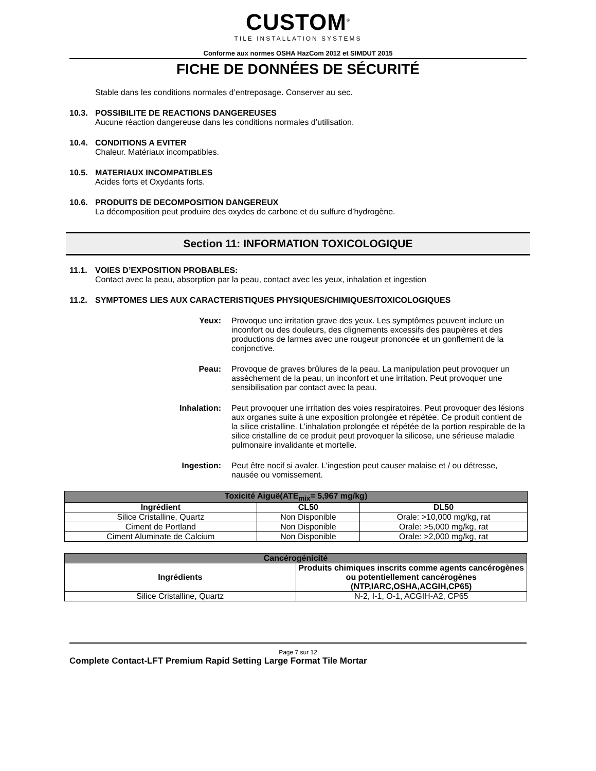CUSTOM<sup>®</sup>
TILE INSTALLATION SYSTEMS
Conforme aux normes OSHA HazCom 2012 et SIMDUT 2015
FICHE DE DONNÉES DE SÉCURITÉ
Stable dans les conditions normales d’entreposage. Conserver au sec.
10.3. POSSIBILITE DE REACTIONS DANGEREUSES
Aucune réaction dangereuse dans les conditions normales d’utilisation.
10.4. CONDITIONS A EVITER
Chaleur. Matériaux incompatibles.
10.5. MATERIAUX INCOMPATIBLES
Acides forts et Oxydants forts.
10.6. PRODUITS DE DECOMPOSITION DANGEREUX
La décomposition peut produire des oxydes de carbone et du sulfure d’hydrogène.
Section 11: INFORMATION TOXICOLOGIQUE
11.1. VOIES D’EXPOSITION PROBABLES:
Contact avec la peau, absorption par la peau, contact avec les yeux, inhalation et ingestion
11.2. SYMPTOMES LIES AUX CARACTERISTIQUES PHYSIQUES/CHIMIQUES/TOXICOLOGIQUES
Yeux: Provoque une irritation grave des yeux. Les symptômes peuvent inclure un inconfort ou des douleurs, des clignements excessifs des paupières et des productions de larmes avec une rougeur prononcée et un gonflement de la conjonctive.
Peau: Provoque de graves brûlures de la peau. La manipulation peut provoquer un assèchement de la peau, un inconfort et une irritation. Peut provoquer une sensibilisation par contact avec la peau.
Inhalation: Peut provoquer une irritation des voies respiratoires. Peut provoquer des lésions aux organes suite à une exposition prolongée et répétée. Ce produit contient de la silice cristalline. L’inhalation prolongée et répétée de la portion respirable de la silice cristalline de ce produit peut provoquer la silicose, une sérieuse maladie pulmonaire invalidante et mortelle.
Ingestion: Peut être nocif si avaler. L’ingestion peut causer malaise et / ou détresse, nausée ou vomissement.
| Toxicité Aiguë(ATE<sub>mix</sub>= 5,967 mg/kg) | | |
| --- | --- | --- |
| Ingrédient | CL50 | DL50 |
| Silice Cristalline, Quartz | Non Disponible | Orale: >10,000 mg/kg, rat |
| Ciment de Portland | Non Disponible | Orale: >5,000 mg/kg, rat |
| Ciment Aluminate de Calcium | Non Disponible | Orale: >2,000 mg/kg, rat |
| Cancérogénicité | |
| --- | --- |
| Ingrédients | Produits chimiques inscrits comme agents cancérogènes ou potentiellement cancérogènes (NTP,IARC,OSHA,ACGIH,CP65) |
| Silice Cristalline, Quartz | N-2, I-1, O-1, ACGIH-A2, CP65 |
Page 7 sur 12
Complete Contact-LFT Premium Rapid Setting Large Format Tile Mortar